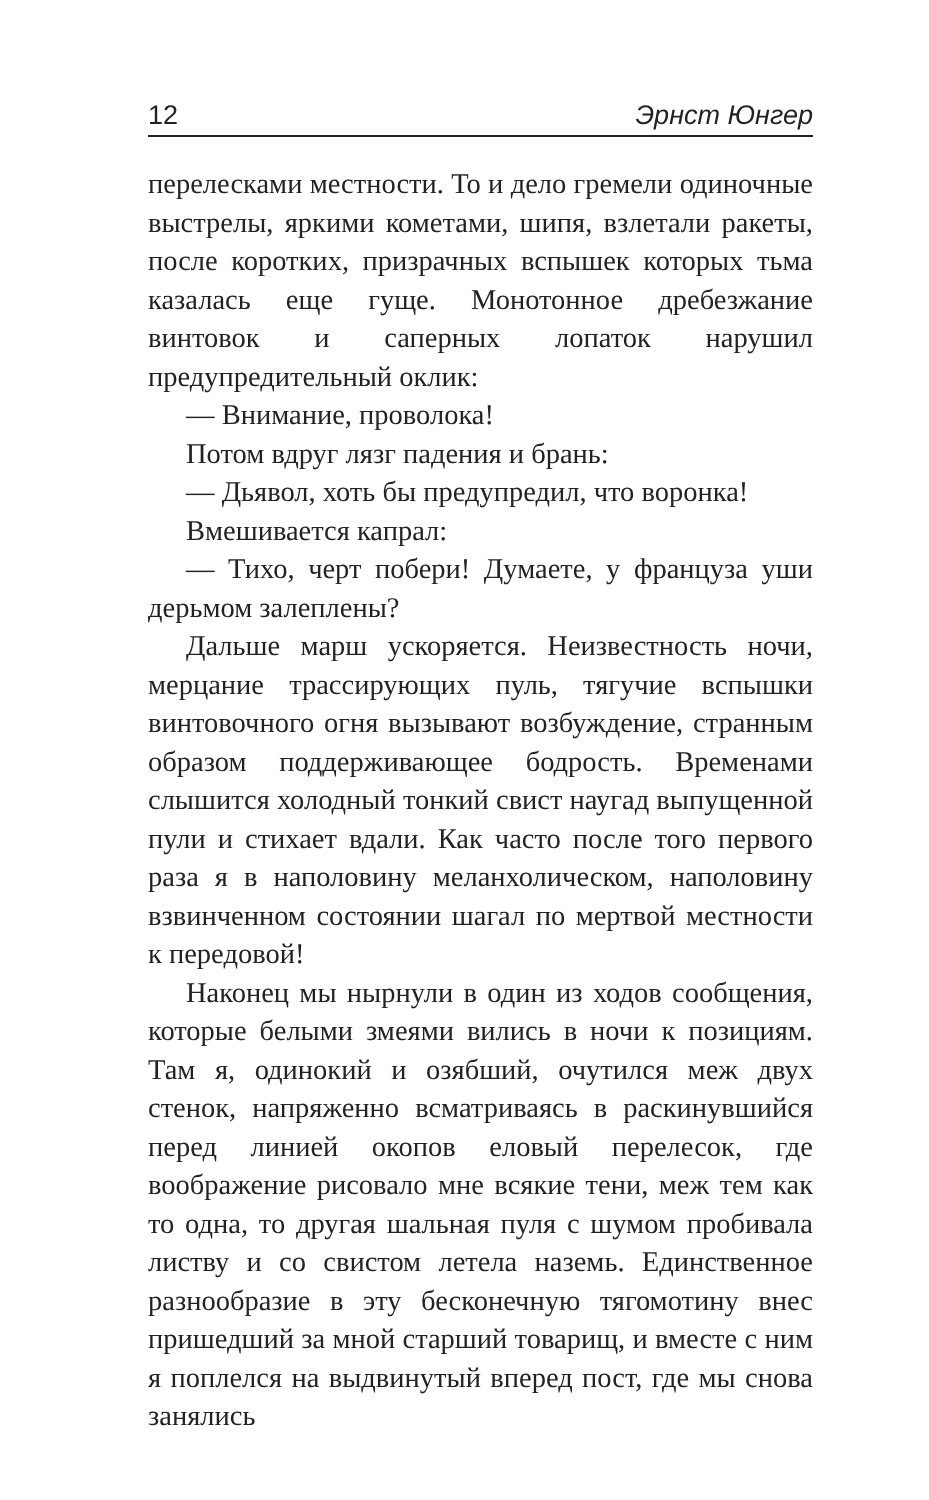12 Эрнст Юнгер
перелесками местности. То и дело гремели одиночные выстрелы, яркими кометами, шипя, взлетали ракеты, после коротких, призрачных вспышек которых тьма казалась еще гуще. Монотонное дребезжание винтовок и саперных лопаток нарушил предупредительный оклик:
— Внимание, проволока!
Потом вдруг лязг падения и брань:
— Дьявол, хоть бы предупредил, что воронка!
Вмешивается капрал:
— Тихо, черт побери! Думаете, у француза уши дерьмом залеплены?
Дальше марш ускоряется. Неизвестность ночи, мерцание трассирующих пуль, тягучие вспышки винтовочного огня вызывают возбуждение, странным образом поддерживающее бодрость. Временами слышится холодный тонкий свист наугад выпущенной пули и стихает вдали. Как часто после того первого раза я в наполовину меланхолическом, наполовину взвинченном состоянии шагал по мертвой местности к передовой!
Наконец мы нырнули в один из ходов сообщения, которые белыми змеями вились в ночи к позициям. Там я, одинокий и озябший, очутился меж двух стенок, напряженно всматриваясь в раскинувшийся перед линией окопов еловый перелесок, где воображение рисовало мне всякие тени, меж тем как то одна, то другая шальная пуля с шумом пробивала листву и со свистом летела наземь. Единственное разнообразие в эту бесконечную тягомотину внес пришедший за мной старший товарищ, и вместе с ним я поплелся на выдвинутый вперед пост, где мы снова занялись